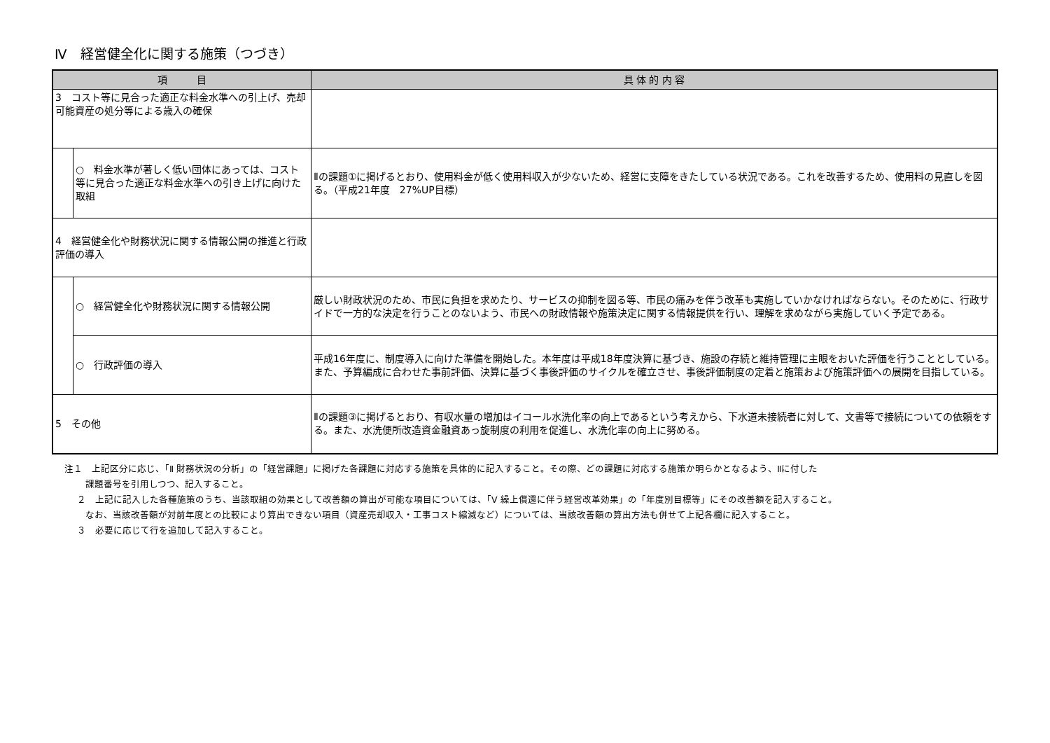Ⅳ　経営健全化に関する施策（つづき）
| 項 目 | | 具 体 的 内 容 |
| --- | --- | --- |
| 3 コスト等に見合った適正な料金水準への引上げ、売却可能資産の処分等による歳入の確保 | | |
| | ○ 料金水準が著しく低い団体にあっては、コスト等に見合った適正な料金水準への引き上げに向けた取組 | Ⅱの課題①に掲げるとおり、使用料金が低く使用料収入が少ないため、経営に支障をきたしている状況である。これを改善するため、使用料の見直しを図る。（平成21年度 27%UP目標） |
| 4 経営健全化や財務状況に関する情報公開の推進と行政評価の導入 | | |
| | ○ 経営健全化や財務状況に関する情報公開 | 厳しい財政状況のため、市民に負担を求めたり、サービスの抑制を図る等、市民の痛みを伴う改革も実施していかなければならない。そのために、行政サイドで一方的な決定を行うことのないよう、市民への財政情報や施策決定に関する情報提供を行い、理解を求めながら実施していく予定である。 |
| | ○ 行政評価の導入 | 平成16年度に、制度導入に向けた準備を開始した。本年度は平成18年度決算に基づき、施設の存続と維持管理に主眼をおいた評価を行うこととしている。また、予算編成に合わせた事前評価、決算に基づく事後評価のサイクルを確立させ、事後評価制度の定着と施策および施策評価への展開を目指している。 |
| 5 その他 | | Ⅱの課題③に掲げるとおり、有収水量の増加はイコール水洗化率の向上であるという考えから、下水道未接続者に対して、文書等で接続についての依頼をする。また、水洗便所改造資金融資あっ旋制度の利用を促進し、水洗化率の向上に努める。 |
注１　上記区分に応じ、「Ⅱ 財務状況の分析」の「経営課題」に掲げた各課題に対応する施策を具体的に記入すること。その際、どの課題に対応する施策か明らかとなるよう、Ⅱに付した
課題番号を引用しつつ、記入すること。
２　上記に記入した各種施策のうち、当該取組の効果として改善額の算出が可能な項目については、「Ⅴ 繰上償還に伴う経営改革効果」の「年度別目標等」にその改善額を記入すること。
なお、当該改善額が対前年度との比較により算出できない項目（資産売却収入・工事コスト縮減など）については、当該改善額の算出方法も併せて上記各欄に記入すること。
３　必要に応じて行を追加して記入すること。